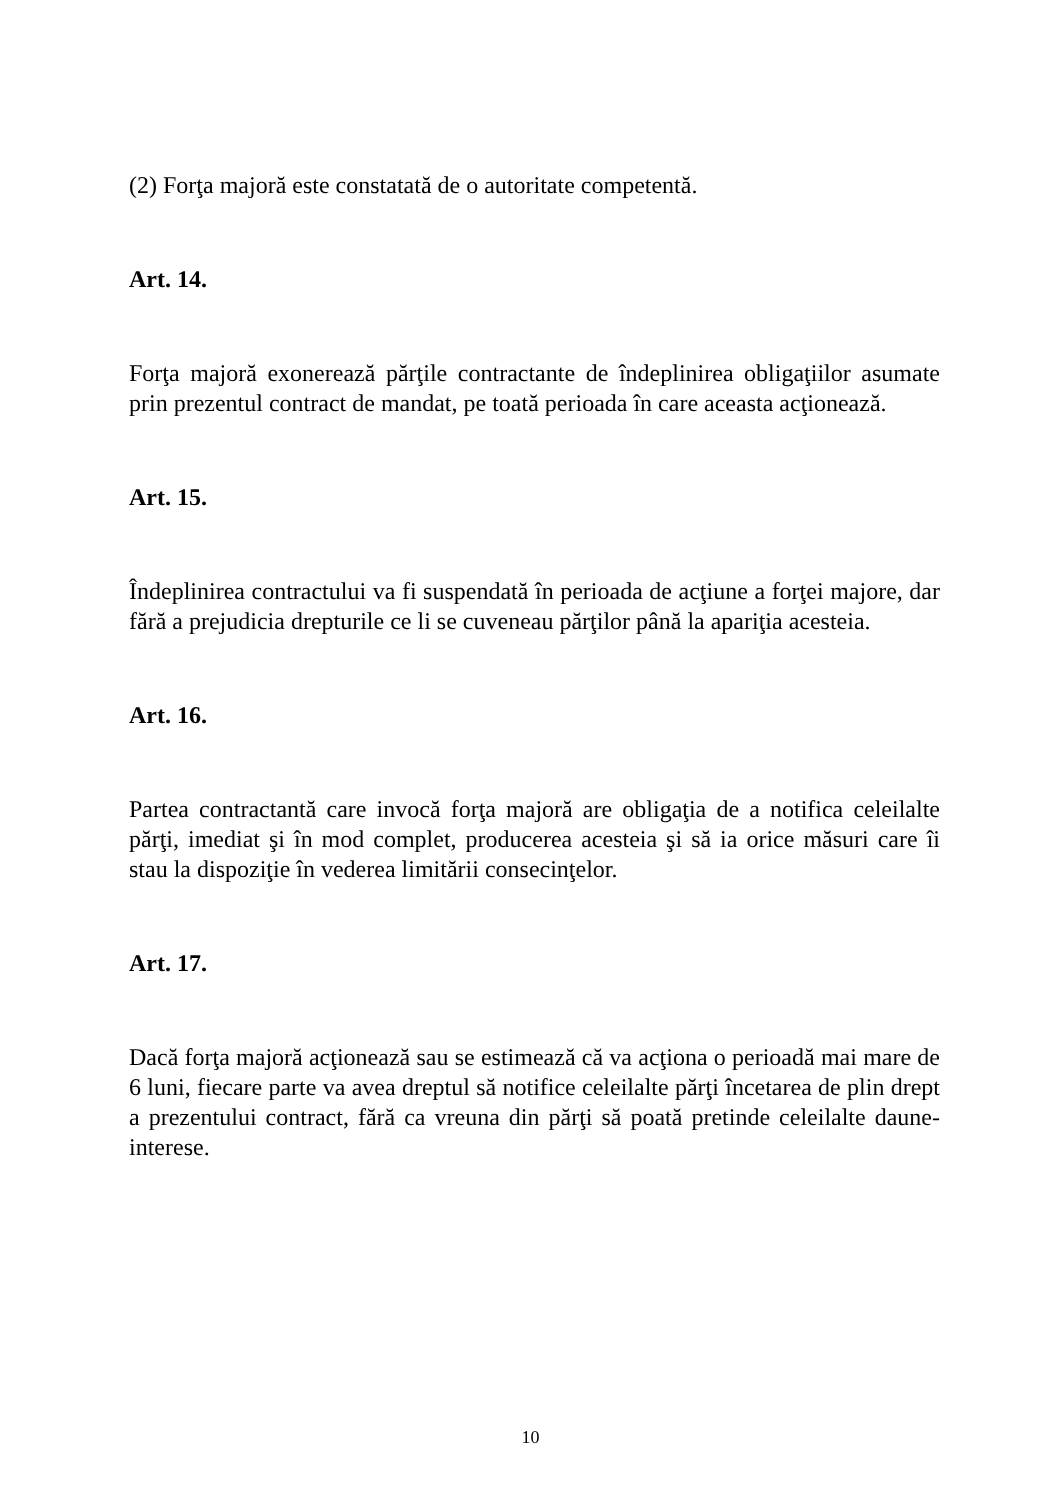(2) Forţa majoră este constatată de o autoritate competentă.
Art. 14.
Forţa majoră exonerează părţile contractante de îndeplinirea obligaţiilor asumate prin prezentul contract de mandat, pe toată perioada în care aceasta acţionează.
Art. 15.
Îndeplinirea contractului va fi suspendată în perioada de acţiune a forţei majore, dar fără a prejudicia drepturile ce li se cuveneau părţilor până la apariţia acesteia.
Art. 16.
Partea contractantă care invocă forţa majoră are obligaţia de a notifica celeilalte părţi, imediat şi în mod complet, producerea acesteia şi să ia orice măsuri care îi stau la dispoziţie în vederea limitării consecinţelor.
Art. 17.
Dacă forţa majoră acţionează sau se estimează că va acţiona o perioadă mai mare de 6 luni, fiecare parte va avea dreptul să notifice celeilalte părţi încetarea de plin drept a prezentului contract, fără ca vreuna din părţi să poată pretinde celeilalte daune-interese.
10